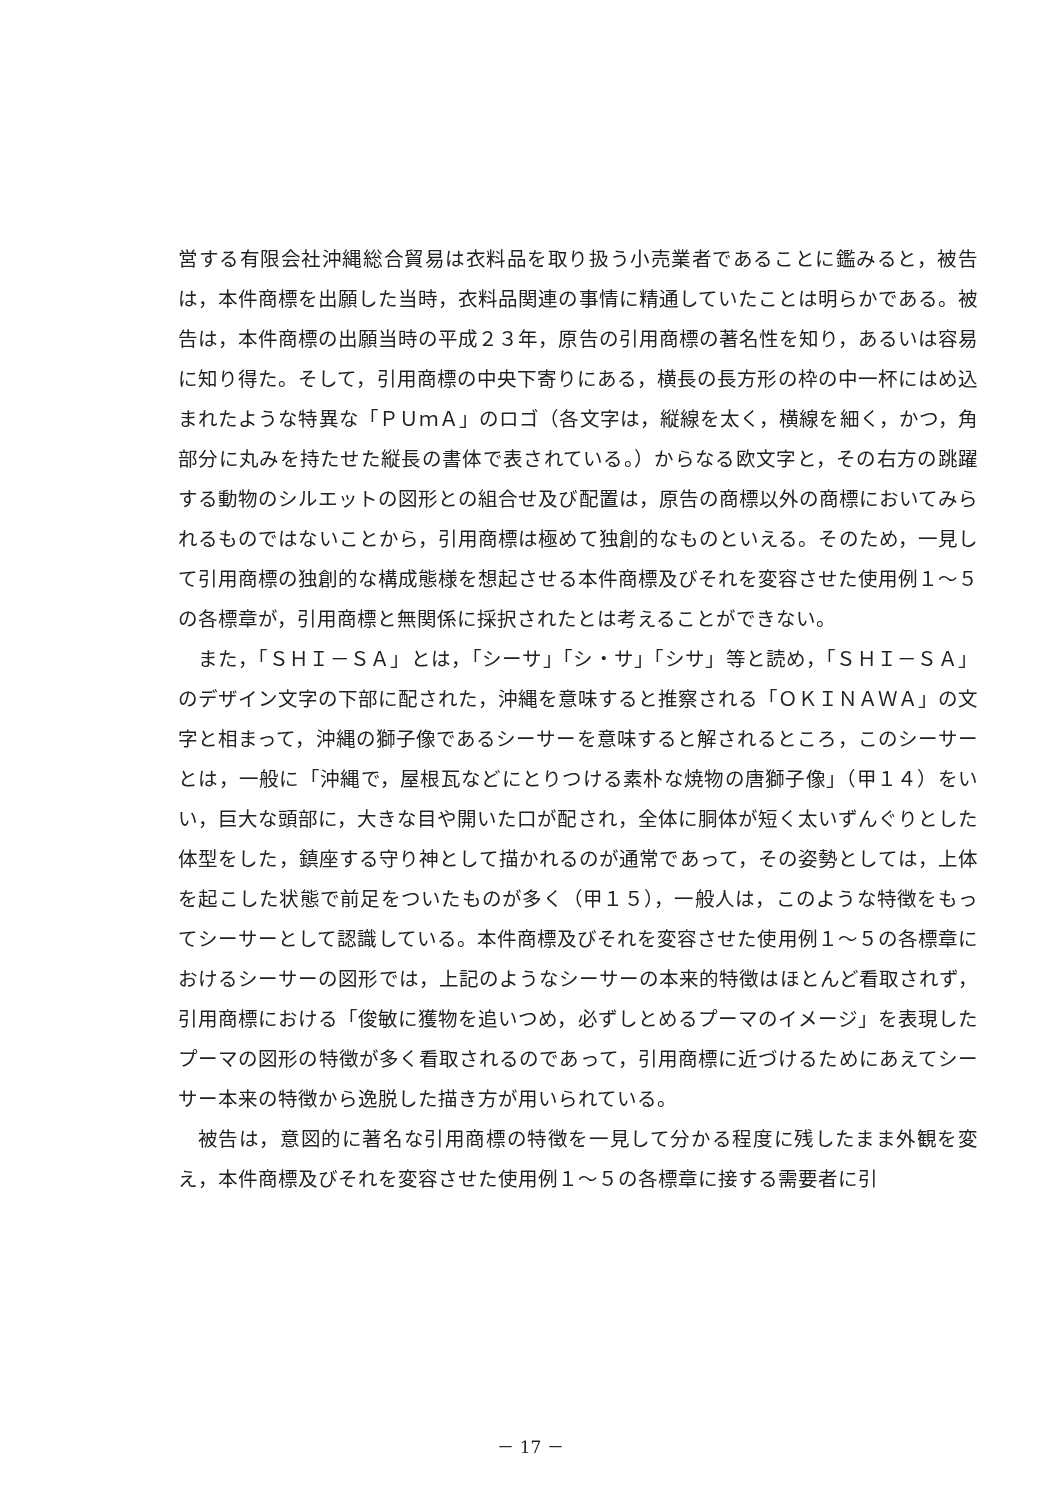営する有限会社沖縄総合貿易は衣料品を取り扱う小売業者であることに鑑みると，被告は，本件商標を出願した当時，衣料品関連の事情に精通していたことは明らかである。被告は，本件商標の出願当時の平成２３年，原告の引用商標の著名性を知り，あるいは容易に知り得た。そして，引用商標の中央下寄りにある，横長の長方形の枠の中一杯にはめ込まれたような特異な「ＰＵｍＡ」のロゴ（各文字は，縦線を太く，横線を細く，かつ，角部分に丸みを持たせた縦長の書体で表されている。）からなる欧文字と，その右方の跳躍する動物のシルエットの図形との組合せ及び配置は，原告の商標以外の商標においてみられるものではないことから，引用商標は極めて独創的なものといえる。そのため，一見して引用商標の独創的な構成態様を想起させる本件商標及びそれを変容させた使用例１～５の各標章が，引用商標と無関係に採択されたとは考えることができない。
また，「ＳＨＩ－ＳＡ」とは，「シーサ」「シ・サ」「シサ」等と読め，「ＳＨＩ－ＳＡ」のデザイン文字の下部に配された，沖縄を意味すると推察される「ＯＫＩＮＡＷＡ」の文字と相まって，沖縄の獅子像であるシーサーを意味すると解されるところ，このシーサーとは，一般に「沖縄で，屋根瓦などにとりつける素朴な焼物の唐獅子像」（甲１４）をいい，巨大な頭部に，大きな目や開いた口が配され，全体に胴体が短く太いずんぐりとした体型をした，鎮座する守り神として描かれるのが通常であって，その姿勢としては，上体を起こした状態で前足をついたものが多く（甲１５），一般人は，このような特徴をもってシーサーとして認識している。本件商標及びそれを変容させた使用例１～５の各標章におけるシーサーの図形では，上記のようなシーサーの本来的特徴はほとんど看取されず，引用商標における「俊敏に獲物を追いつめ，必ずしとめるプーマのイメージ」を表現したプーマの図形の特徴が多く看取されるのであって，引用商標に近づけるためにあえてシーサー本来の特徴から逸脱した描き方が用いられている。
被告は，意図的に著名な引用商標の特徴を一見して分かる程度に残したまま外観を変え，本件商標及びそれを変容させた使用例１～５の各標章に接する需要者に引
－ 17 －